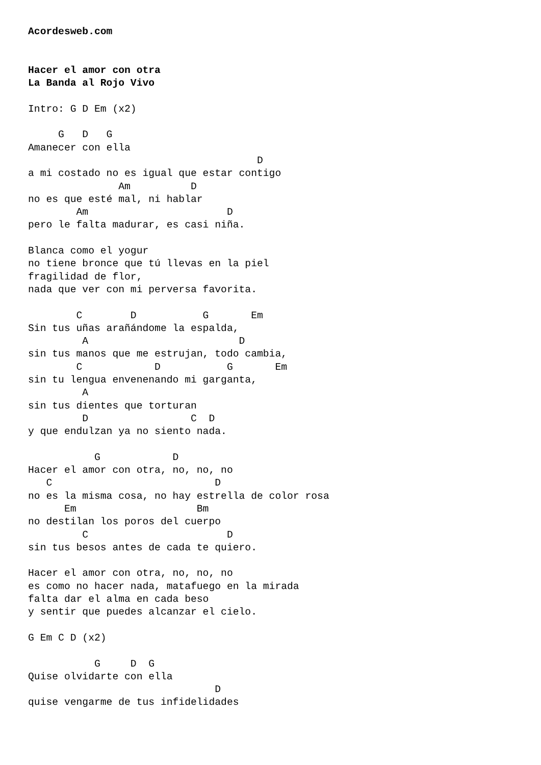Acordesweb.com


Hacer el amor con otra
La Banda al Rojo Vivo

Intro: G D Em (x2)

     G   D   G
Amanecer con ella
                                      D
a mi costado no es igual que estar contigo
               Am          D
no es que esté mal, ni hablar
        Am                       D
pero le falta madurar, es casi niña.

Blanca como el yogur
no tiene bronce que tú llevas en la piel
fragilidad de flor,
nada que ver con mi perversa favorita.

        C        D           G       Em
Sin tus uñas arañándome la espalda,
         A                         D
sin tus manos que me estrujan, todo cambia,
        C            D           G       Em
sin tu lengua envenenando mi garganta,
         A
sin tus dientes que torturan
         D                 C  D
y que endulzan ya no siento nada.

           G            D
Hacer el amor con otra, no, no, no
   C                           D
no es la misma cosa, no hay estrella de color rosa
      Em                    Bm
no destilan los poros del cuerpo
         C                       D
sin tus besos antes de cada te quiero.

Hacer el amor con otra, no, no, no
es como no hacer nada, matafuego en la mirada
falta dar el alma en cada beso
y sentir que puedes alcanzar el cielo.

G Em C D (x2)

           G     D  G
Quise olvidarte con ella
                               D
quise vengarme de tus infidelidades